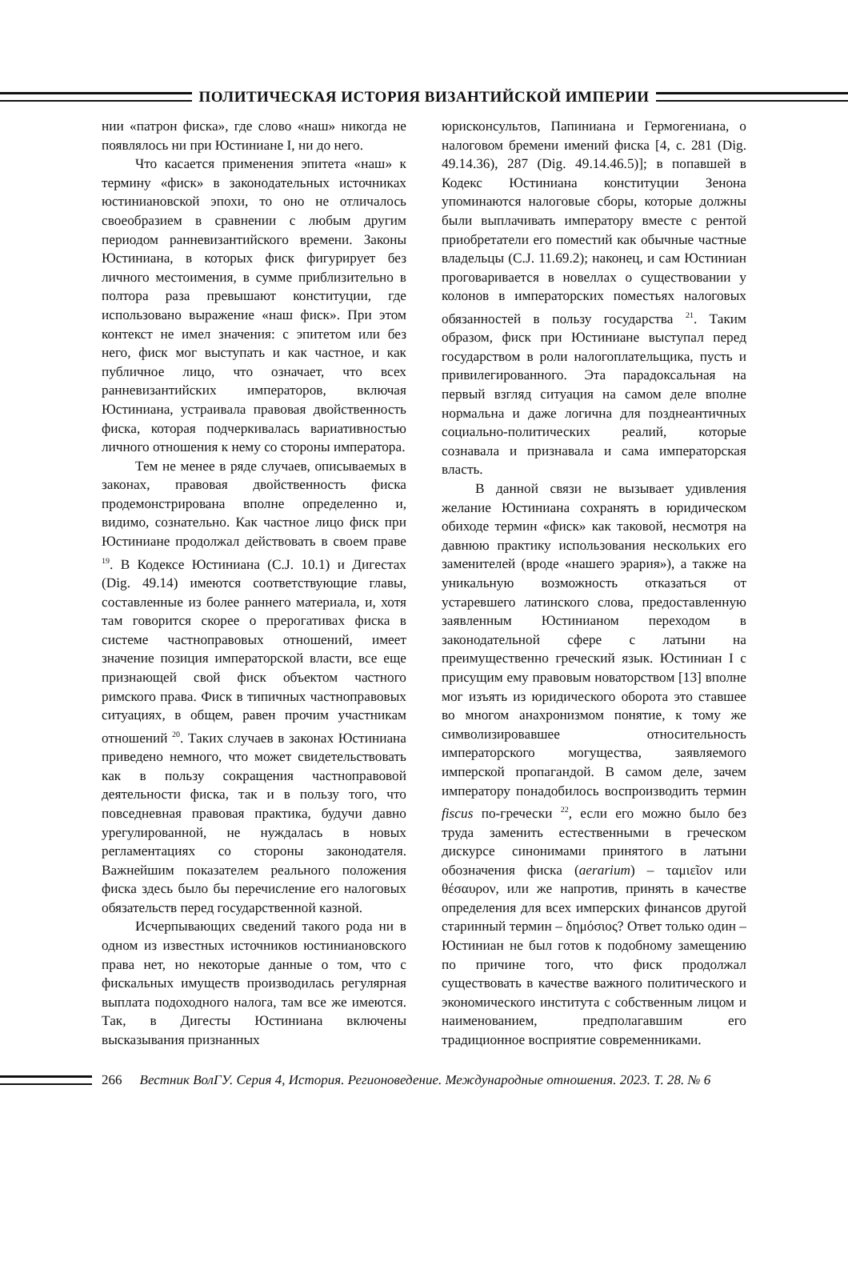ПОЛИТИЧЕСКАЯ ИСТОРИЯ ВИЗАНТИЙСКОЙ ИМПЕРИИ
нии «патрон фиска», где слово «наш» никогда не появлялось ни при Юстиниане I, ни до него.
Что касается применения эпитета «наш» к термину «фиск» в законодательных источниках юстиниановской эпохи, то оно не отличалось своеобразием в сравнении с любым другим периодом ранневизантийского времени. Законы Юстиниана, в которых фиск фигурирует без личного местоимения, в сумме приблизительно в полтора раза превышают конституции, где использовано выражение «наш фиск». При этом контекст не имел значения: с эпитетом или без него, фиск мог выступать и как частное, и как публичное лицо, что означает, что всех ранневизантийских императоров, включая Юстиниана, устраивала правовая двойственность фиска, которая подчеркивалась вариативностью личного отношения к нему со стороны императора.
Тем не менее в ряде случаев, описываемых в законах, правовая двойственность фиска продемонстрирована вполне определенно и, видимо, сознательно. Как частное лицо фиск при Юстиниане продолжал действовать в своем праве <sup>19</sup>. В Кодексе Юстиниана (C.J. 10.1) и Дигестах (Dig. 49.14) имеются соответствующие главы, составленные из более раннего материала, и, хотя там говорится скорее о прерогативах фиска в системе частноправовых отношений, имеет значение позиция императорской власти, все еще признающей свой фиск объектом частного римского права. Фиск в типичных частноправовых ситуациях, в общем, равен прочим участникам отношений <sup>20</sup>. Таких случаев в законах Юстиниана приведено немного, что может свидетельствовать как в пользу сокращения частноправовой деятельности фиска, так и в пользу того, что повседневная правовая практика, будучи давно урегулированной, не нуждалась в новых регламентациях со стороны законодателя. Важнейшим показателем реального положения фиска здесь было бы перечисление его налоговых обязательств перед государственной казной.
Исчерпывающих сведений такого рода ни в одном из известных источников юстиниановского права нет, но некоторые данные о том, что с фискальных имуществ производилась регулярная выплата подоходного налога, там все же имеются. Так, в Дигесты Юстиниана включены высказывания признанных
юрисконсультов, Папиниана и Гермогениана, о налоговом бремени имений фиска [4, с. 281 (Dig. 49.14.36), 287 (Dig. 49.14.46.5)]; в попавшей в Кодекс Юстиниана конституции Зенона упоминаются налоговые сборы, которые должны были выплачивать императору вместе с рентой приобретатели его поместий как обычные частные владельцы (C.J. 11.69.2); наконец, и сам Юстиниан проговаривается в новеллах о существовании у колонов в императорских поместьях налоговых обязанностей в пользу государства <sup>21</sup>. Таким образом, фиск при Юстиниане выступал перед государством в роли налогоплательщика, пусть и привилегированного. Эта парадоксальная на первый взгляд ситуация на самом деле вполне нормальна и даже логична для позднеантичных социально-политических реалий, которые сознавала и признавала и сама императорская власть.
В данной связи не вызывает удивления желание Юстиниана сохранять в юридическом обиходе термин «фиск» как таковой, несмотря на давнюю практику использования нескольких его заменителей (вроде «нашего эрария»), а также на уникальную возможность отказаться от устаревшего латинского слова, предоставленную заявленным Юстинианом переходом в законодательной сфере с латыни на преимущественно греческий язык. Юстиниан I с присущим ему правовым новаторством [13] вполне мог изъять из юридического оборота это ставшее во многом анахронизмом понятие, к тому же символизировавшее относительность императорского могущества, заявляемого имперской пропагандой. В самом деле, зачем императору понадобилось воспроизводить термин fiscus по-гречески <sup>22</sup>, если его можно было без труда заменить естественными в греческом дискурсе синонимами принятого в латыни обозначения фиска (aerarium) – ταμιεῖον или θέσαυρον, или же напротив, принять в качестве определения для всех имперских финансов другой старинный термин – δημόσιος? Ответ только один – Юстиниан не был готов к подобному замещению по причине того, что фиск продолжал существовать в качестве важного политического и экономического института с собственным лицом и наименованием, предполагавшим его традиционное восприятие современниками.
266 Вестник ВолГУ. Серия 4, История. Регионоведение. Международные отношения. 2023. Т. 28. № 6